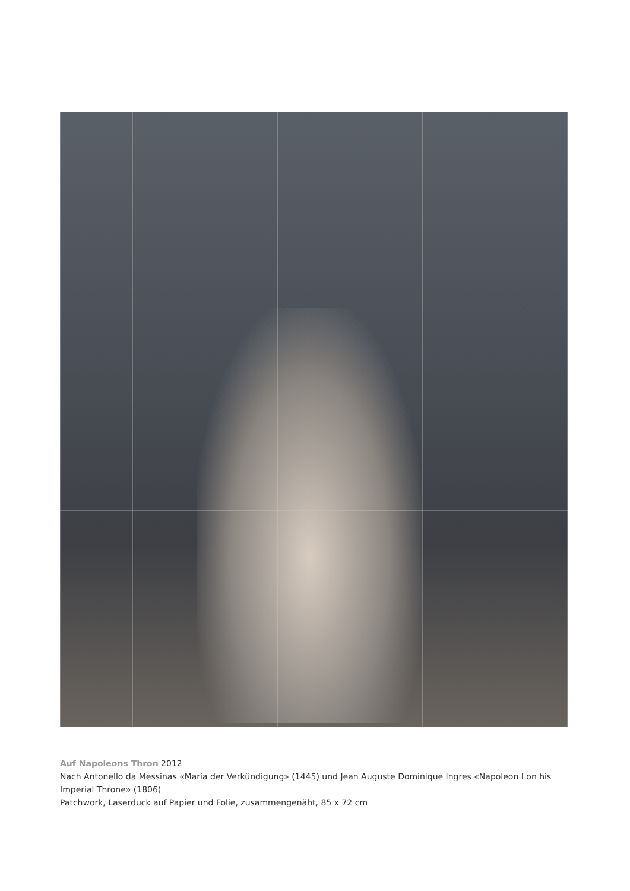Auf Napoleons Thron 2012
Nach Antonello da Messinas «Maria der Verkündigung» (1445) und Jean Auguste Dominique Ingres «Napoleon I on his Imperial Throne» (1806)
Patchwork, Laserduck auf Papier und Folie, zusammengenäht, 85 x 72 cm